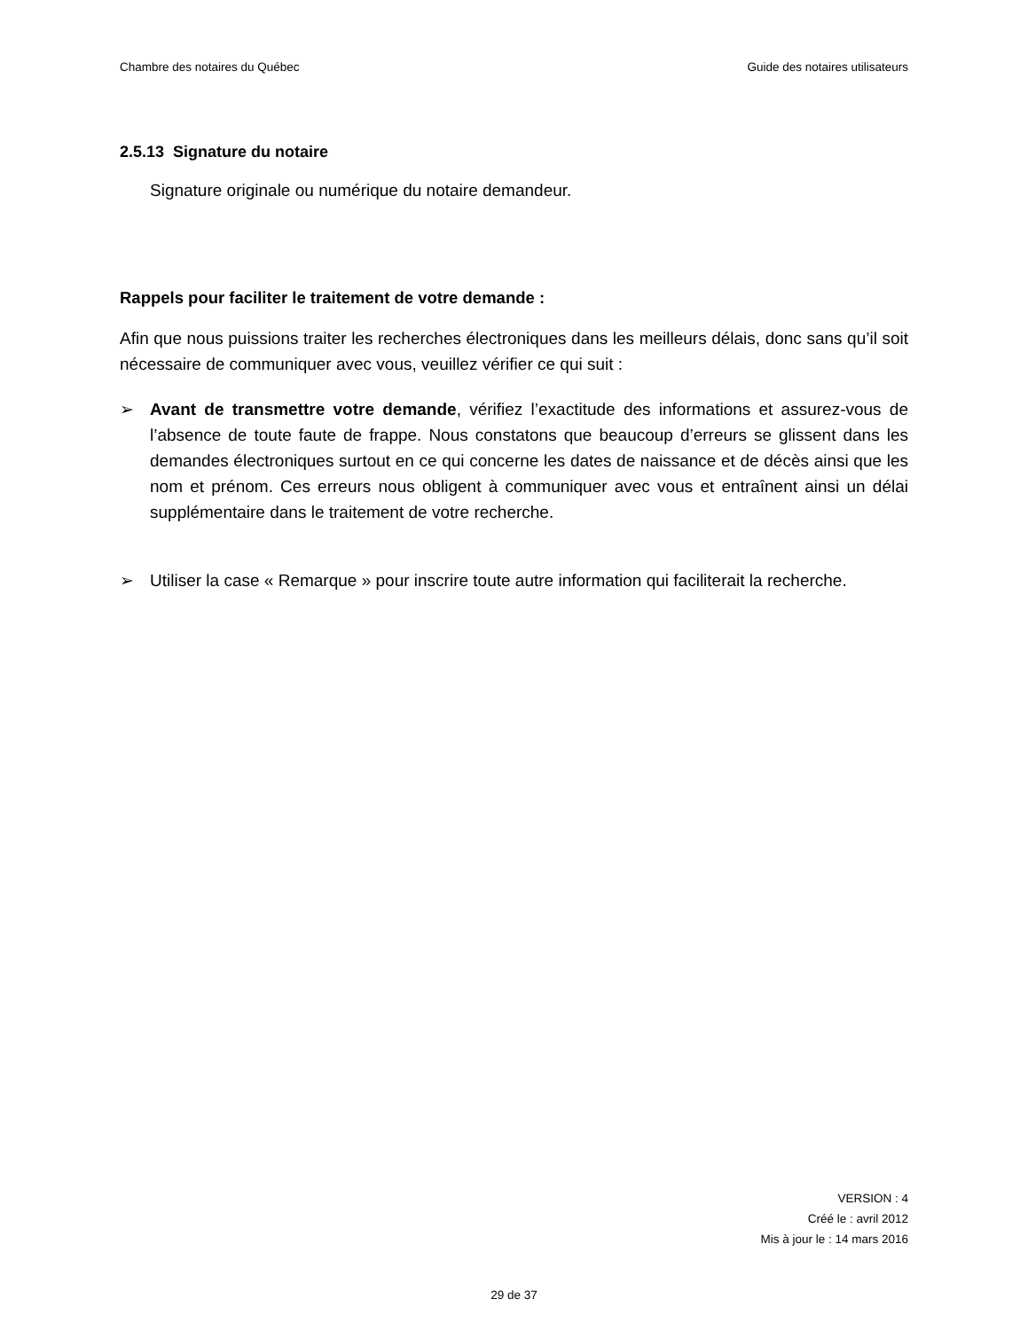Chambre des notaires du Québec Guide des notaires utilisateurs
2.5.13 Signature du notaire
Signature originale ou numérique du notaire demandeur.
Rappels pour faciliter le traitement de votre demande :
Afin que nous puissions traiter les recherches électroniques dans les meilleurs délais, donc sans qu’il soit nécessaire de communiquer avec vous, veuillez vérifier ce qui suit :
➢ Avant de transmettre votre demande, vérifiez l’exactitude des informations et assurez-vous de l’absence de toute faute de frappe. Nous constatons que beaucoup d’erreurs se glissent dans les demandes électroniques surtout en ce qui concerne les dates de naissance et de décès ainsi que les nom et prénom. Ces erreurs nous obligent à communiquer avec vous et entraînent ainsi un délai supplémentaire dans le traitement de votre recherche.
➢ Utiliser la case « Remarque » pour inscrire toute autre information qui faciliterait la recherche.
VERSION : 4
Créé le : avril 2012
Mis à jour le : 14 mars 2016
29 de 37